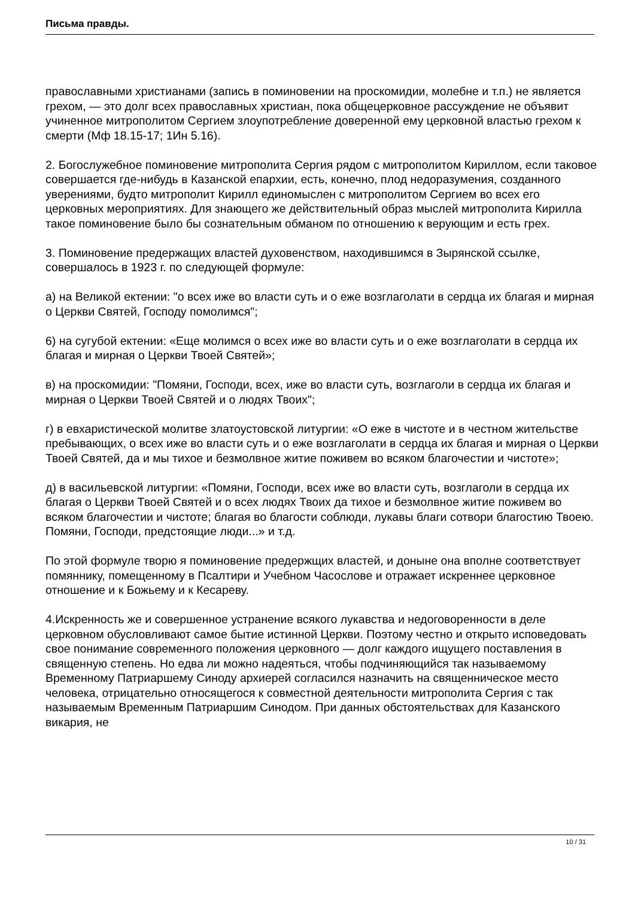Письма правды.
православными христианами (запись в поминовении на проскомидии, молебне и т.п.) не является грехом, — это долг всех православных христиан, пока общецерковное рассуждение не объявит учиненное митрополитом Сергием злоупотребление доверенной ему церковной властью грехом к смерти (Мф 18.15-17; 1Ин 5.16).
2. Богослужебное поминовение митрополита Сергия рядом с митрополитом Кириллом, если таковое совершается где-нибудь в Казанской епархии, есть, конечно, плод недоразумения, созданного уверениями, будто митрополит Кирилл единомыслен с митрополитом Сергием во всех его церковных мероприятиях. Для знающего же действительный образ мыслей митрополита Кирилла такое поминовение было бы сознательным обманом по отношению к верующим и есть грех.
3. Поминовение предержащих властей духовенством, находившимся в Зырянской ссылке, совершалось в 1923 г. по следующей формуле:
а) на Великой ектении: "о всех иже во власти суть и о еже возглаголати в сердца их благая и мирная о Церкви Святей, Господу помолимся";
6) на сугубой ектении: «Еще молимся о всех иже во власти суть и о еже возглаголати в сердца их благая и мирная о Церкви Твоей Святей»;
в) на проскомидии: "Помяни, Господи, всех, иже во власти суть, возглаголи в сердца их благая и мирная о Церкви Твоей Святей и о людях Твоих";
г) в евхаристической молитве златоустовской литургии: «О еже в чистоте и в честном жительстве пребывающих, о всех иже во власти суть и о еже возглаголати в сердца их благая и мирная о Церкви Твоей Святей, да и мы тихое и безмолвное житие поживем во всяком благочестии и чистоте»;
д) в васильевской литургии: «Помяни, Господи, всех иже во власти суть, возглаголи в сердца их благая о Церкви Твоей Святей и о всех людях Твоих да тихое и безмолвное житие поживем во всяком благочестии и чистоте; благая во благости соблюди, лукавы благи сотвори благостию Твоею. Помяни, Господи, предстоящие люди...» и т.д.
По этой формуле творю я поминовение предержщих властей, и доныне она вполне соответствует помяннику, помещенному в Псалтири и Учебном Часослове и отражает искреннее церковное отношение и к Божьему и к Кесареву.
4.Искренность же и совершенное устранение всякого лукавства и недоговоренности в деле церковном обусловливают самое бытие истинной Церкви. Поэтому честно и открыто исповедовать свое понимание современного положения церковного — долг каждого ищущего поставления в священную степень. Но едва ли можно надеяться, чтобы подчиняющийся так называемому Временному Патриаршему Синоду архиерей согласился назначить на священническое место человека, отрицательно относящегося к совместной деятельности митрополита Сергия с так называемым Временным Патриаршим Синодом. При данных обстоятельствах для Казанского викария, не
10 / 31